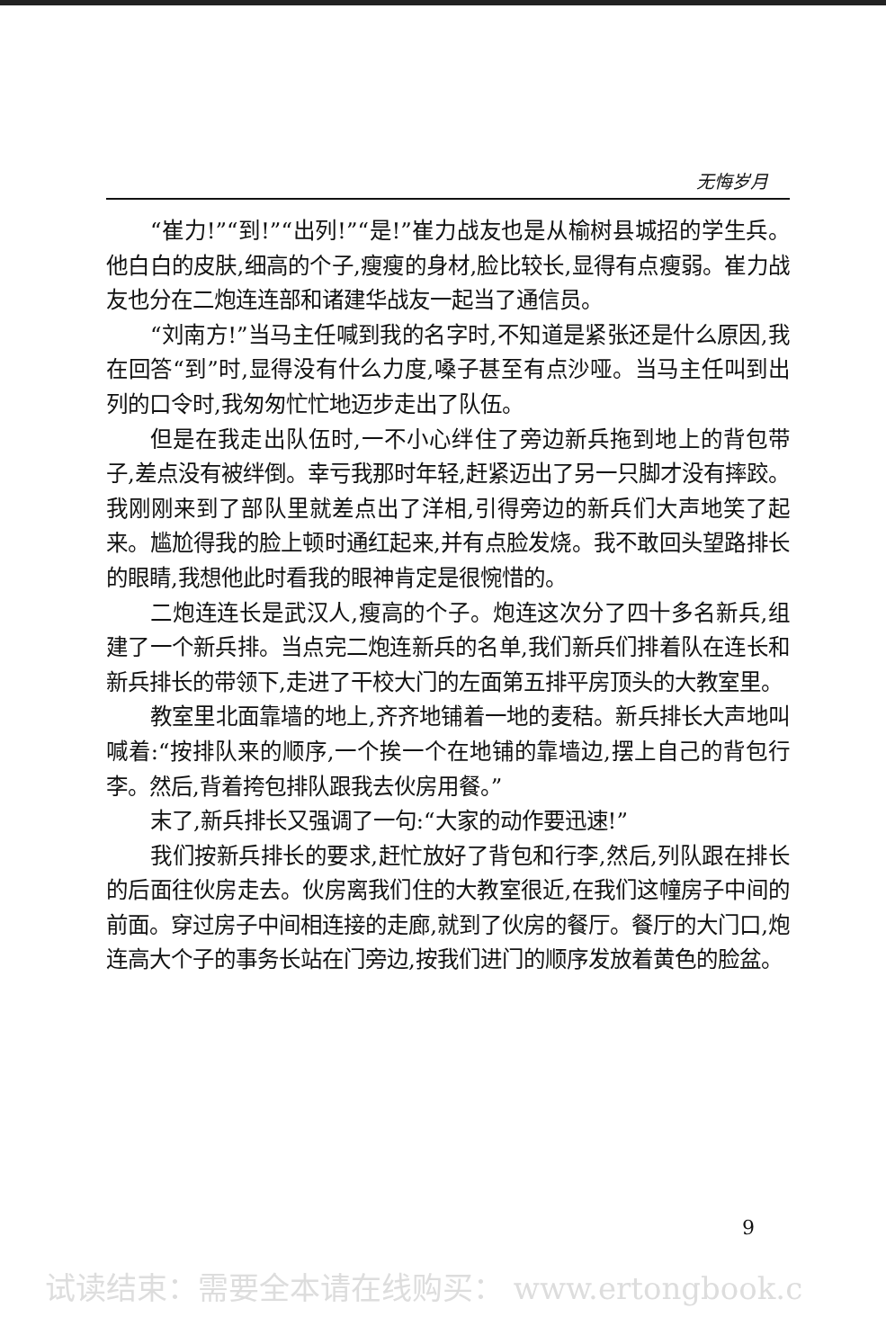无悔岁月
“崔力!”“到!”“出列!”“是!”崔力战友也是从榆树县城招的学生兵。他白白的皮肤,细高的个子,瘦瘦的身材,脸比较长,显得有点瘦弱。崔力战友也分在二炮连连部和诸建华战友一起当了通信员。
“刘南方!”当马主任喊到我的名字时,不知道是紧张还是什么原因,我在回答“到”时,显得没有什么力度,嗓子甚至有点沙哑。当马主任叫到出列的口令时,我匆匆忙忙地迈步走出了队伍。
但是在我走出队伍时,一不小心绊住了旁边新兵拖到地上的背包带子,差点没有被绊倒。幸亏我那时年轻,赶紧迈出了另一只脚才没有摔跤。我刚刚来到了部队里就差点出了洋相,引得旁边的新兵们大声地笑了起来。尴尬得我的脸上顿时通红起来,并有点脸发烧。我不敢回头望路排长的眼睛,我想他此时看我的眼神肯定是很惋惜的。
二炮连连长是武汉人,瘦高的个子。炮连这次分了四十多名新兵,组建了一个新兵排。当点完二炮连新兵的名单,我们新兵们排着队在连长和新兵排长的带领下,走进了干校大门的左面第五排平房顶头的大教室里。
教室里北面靠墙的地上,齐齐地铺着一地的麦秸。新兵排长大声地叫喊着:“按排队来的顺序,一个挨一个在地铺的靠墙边,摆上自己的背包行李。然后,背着挎包排队跟我去伙房用餐。”
末了,新兵排长又强调了一句:“大家的动作要迅速!”
我们按新兵排长的要求,赶忙放好了背包和行李,然后,列队跟在排长的后面往伙房走去。伙房离我们住的大教室很近,在我们这幢房子中间的前面。穿过房子中间相连接的走廊,就到了伙房的餐厅。餐厅的大门口,炮连高大个子的事务长站在门旁边,按我们进门的顺序发放着黄色的脸盆。
9
试读结束：需要全本请在线购买： www.ertongbook.c